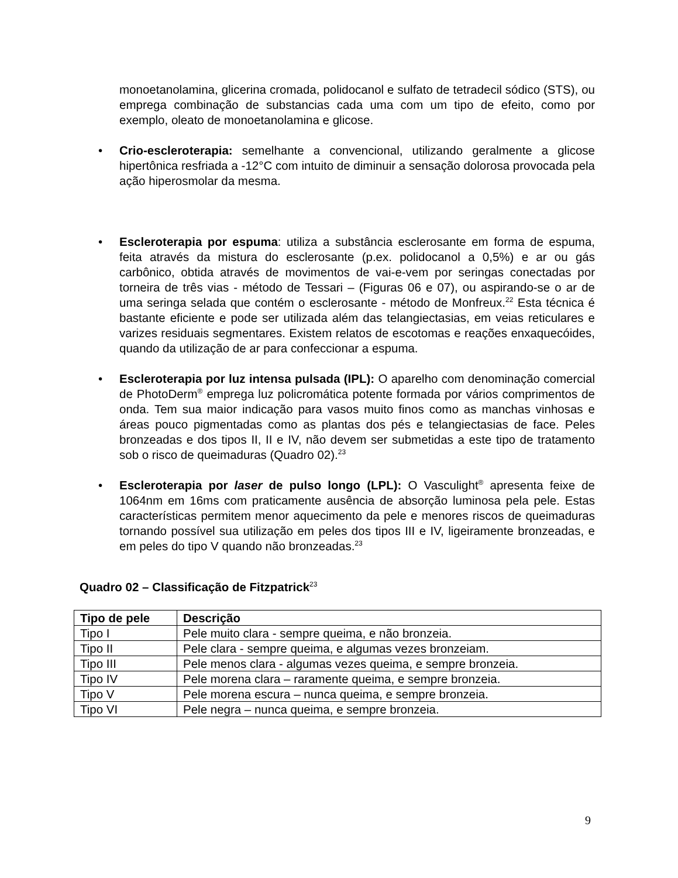monoetanolamina, glicerina cromada, polidocanol e sulfato de tetradecil sódico (STS), ou emprega combinação de substancias cada uma com um tipo de efeito, como por exemplo, oleato de monoetanolamina e glicose.
• Crio-escleroterapia: semelhante a convencional, utilizando geralmente a glicose hipertônica resfriada a -12°C com intuito de diminuir a sensação dolorosa provocada pela ação hiperosmolar da mesma.
• Escleroterapia por espuma: utiliza a substância esclerosante em forma de espuma, feita através da mistura do esclerosante (p.ex. polidocanol a 0,5%) e ar ou gás carbônico, obtida através de movimentos de vai-e-vem por seringas conectadas por torneira de três vias - método de Tessari – (Figuras 06 e 07), ou aspirando-se o ar de uma seringa selada que contém o esclerosante - método de Monfreux.<sup>22</sup> Esta técnica é bastante eficiente e pode ser utilizada além das telangiectasias, em veias reticulares e varizes residuais segmentares. Existem relatos de escotomas e reações enxaquecóides, quando da utilização de ar para confeccionar a espuma.
• Escleroterapia por luz intensa pulsada (IPL): O aparelho com denominação comercial de PhotoDerm<sup>®</sup> emprega luz policromática potente formada por vários comprimentos de onda. Tem sua maior indicação para vasos muito finos como as manchas vinhosas e áreas pouco pigmentadas como as plantas dos pés e telangiectasias de face. Peles bronzeadas e dos tipos II, II e IV, não devem ser submetidas a este tipo de tratamento sob o risco de queimaduras (Quadro 02).<sup>23</sup>
• Escleroterapia por laser de pulso longo (LPL): O Vasculight<sup>®</sup> apresenta feixe de 1064nm em 16ms com praticamente ausência de absorção luminosa pela pele. Estas características permitem menor aquecimento da pele e menores riscos de queimaduras tornando possível sua utilização em peles dos tipos III e IV, ligeiramente bronzeadas, e em peles do tipo V quando não bronzeadas.<sup>23</sup>
Quadro 02 – Classificação de Fitzpatrick<sup>23</sup>
| Tipo de pele | Descrição |
| --- | --- |
| Tipo I | Pele muito clara - sempre queima, e não bronzeia. |
| Tipo II | Pele clara - sempre queima, e algumas vezes bronzeiam. |
| Tipo III | Pele menos clara - algumas vezes queima, e sempre bronzeia. |
| Tipo IV | Pele morena clara – raramente queima, e sempre bronzeia. |
| Tipo V | Pele morena escura – nunca queima, e sempre bronzeia. |
| Tipo VI | Pele negra – nunca queima, e sempre bronzeia. |
9